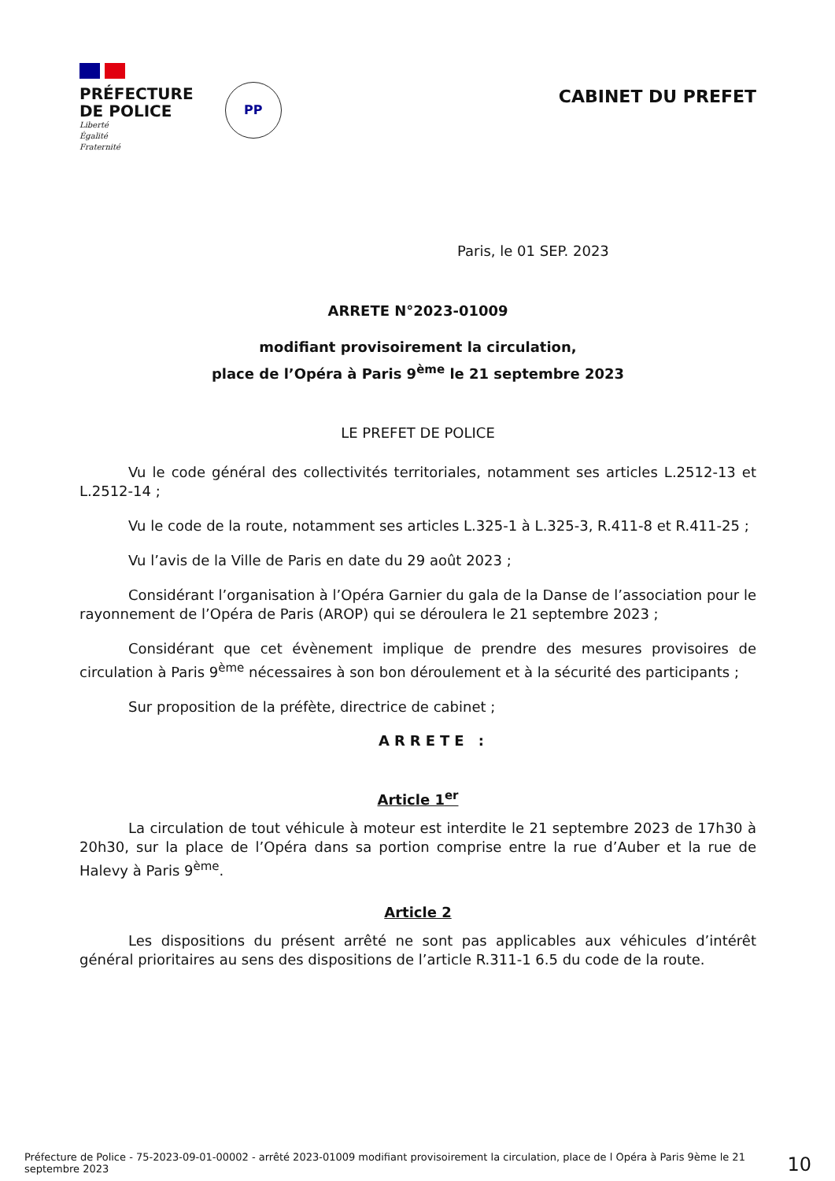PRÉFECTURE
DE POLICE
Liberté
Égalité
Fraternité
PP
CABINET DU PREFET
Paris, le 01 SEP. 2023
ARRETE N°2023-01009
modifiant provisoirement la circulation,
place de l’Opéra à Paris 9<sup>ème</sup> le 21 septembre 2023
LE PREFET DE POLICE
Vu le code général des collectivités territoriales, notamment ses articles L.2512-13 et L.2512-14 ;
Vu le code de la route, notamment ses articles L.325-1 à L.325-3, R.411-8 et R.411-25 ;
Vu l’avis de la Ville de Paris en date du 29 août 2023 ;
Considérant l’organisation à l’Opéra Garnier du gala de la Danse de l’association pour le rayonnement de l’Opéra de Paris (AROP) qui se déroulera le 21 septembre 2023 ;
Considérant que cet évènement implique de prendre des mesures provisoires de circulation à Paris 9<sup>ème</sup> nécessaires à son bon déroulement et à la sécurité des participants ;
Sur proposition de la préfète, directrice de cabinet ;
ARRETE :
Article 1<sup>er</sup>
La circulation de tout véhicule à moteur est interdite le 21 septembre 2023 de 17h30 à 20h30, sur la place de l’Opéra dans sa portion comprise entre la rue d’Auber et la rue de Halevy à Paris 9<sup>ème</sup>.
Article 2
Les dispositions du présent arrêté ne sont pas applicables aux véhicules d’intérêt général prioritaires au sens des dispositions de l’article R.311-1 6.5 du code de la route.
Préfecture de Police - 75-2023-09-01-00002 - arrêté 2023-01009 modifiant provisoirement la circulation, place de l Opéra à Paris 9ème le 21 septembre 2023
10